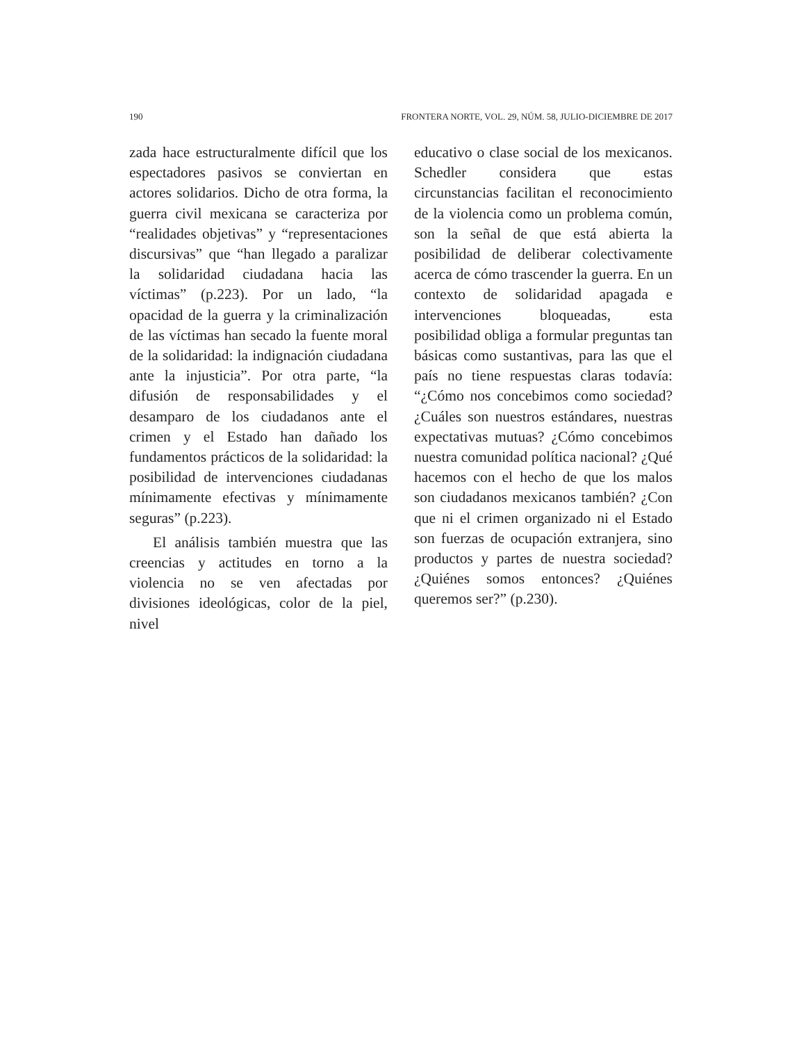190 FRONTERA NORTE, VOL. 29, NÚM. 58, JULIO-DICIEMBRE DE 2017
zada hace estructuralmente difícil que los espectadores pasivos se conviertan en actores solidarios. Dicho de otra forma, la guerra civil mexicana se caracteriza por “realidades objetivas” y “representaciones discursivas” que “han llegado a paralizar la solidaridad ciudadana hacia las víctimas” (p.223). Por un lado, “la opacidad de la guerra y la criminalización de las víctimas han secado la fuente moral de la solidaridad: la indignación ciudadana ante la injusticia”. Por otra parte, “la difusión de responsabilidades y el desamparo de los ciudadanos ante el crimen y el Estado han dañado los fundamentos prácticos de la solidaridad: la posibilidad de intervenciones ciudadanas mínimamente efectivas y mínimamente seguras” (p.223).
El análisis también muestra que las creencias y actitudes en torno a la violencia no se ven afectadas por divisiones ideológicas, color de la piel, nivel
educativo o clase social de los mexicanos. Schedler considera que estas circunstancias facilitan el reconocimiento de la violencia como un problema común, son la señal de que está abierta la posibilidad de deliberar colectivamente acerca de cómo trascender la guerra. En un contexto de solidaridad apagada e intervenciones bloqueadas, esta posibilidad obliga a formular preguntas tan básicas como sustantivas, para las que el país no tiene respuestas claras todavía: “¿Cómo nos concebimos como sociedad? ¿Cuáles son nuestros estándares, nuestras expectativas mutuas? ¿Cómo concebimos nuestra comunidad política nacional? ¿Qué hacemos con el hecho de que los malos son ciudadanos mexicanos también? ¿Con que ni el crimen organizado ni el Estado son fuerzas de ocupación extranjera, sino productos y partes de nuestra sociedad? ¿Quiénes somos entonces? ¿Quiénes queremos ser?” (p.230).